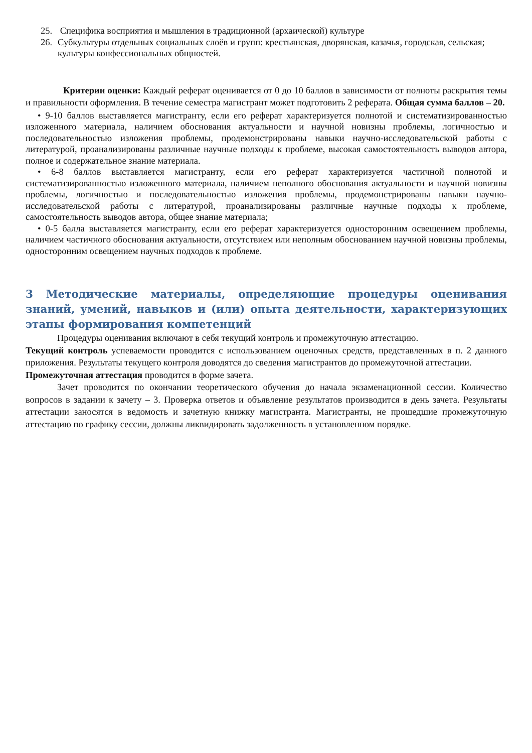25. Специфика восприятия и мышления в традиционной (архаической) культуре
26. Субкультуры отдельных социальных слоёв и групп: крестьянская, дворянская, казачья, городская, сельская; культуры конфессиональных общностей.
Критерии оценки: Каждый реферат оценивается от 0 до 10 баллов в зависимости от полноты раскрытия темы и правильности оформления. В течение семестра магистрант может подготовить 2 реферата. Общая сумма баллов – 20.
• 9-10 баллов выставляется магистранту, если его реферат характеризуется полнотой и систематизированностью изложенного материала, наличием обоснования актуальности и научной новизны проблемы, логичностью и последовательностью изложения проблемы, продемонстрированы навыки научно-исследовательской работы с литературой, проанализированы различные научные подходы к проблеме, высокая самостоятельность выводов автора, полное и содержательное знание материала.
• 6-8 баллов выставляется магистранту, если его реферат характеризуется частичной полнотой и систематизированностью изложенного материала, наличием неполного обоснования актуальности и научной новизны проблемы, логичностью и последовательностью изложения проблемы, продемонстрированы навыки научно-исследовательской работы с литературой, проанализированы различные научные подходы к проблеме, самостоятельность выводов автора, общее знание материала;
• 0-5 балла выставляется магистранту, если его реферат характеризуется односторонним освещением проблемы, наличием частичного обоснования актуальности, отсутствием или неполным обоснованием научной новизны проблемы, односторонним освещением научных подходов к проблеме.
3 Методические материалы, определяющие процедуры оценивания знаний, умений, навыков и (или) опыта деятельности, характеризующих этапы формирования компетенций
Процедуры оценивания включают в себя текущий контроль и промежуточную аттестацию.
Текущий контроль успеваемости проводится с использованием оценочных средств, представленных в п. 2 данного приложения. Результаты текущего контроля доводятся до сведения магистрантов до промежуточной аттестации.
Промежуточная аттестация проводится в форме зачета.
Зачет проводится по окончании теоретического обучения до начала экзаменационной сессии. Количество вопросов в задании к зачету – 3. Проверка ответов и объявление результатов производится в день зачета. Результаты аттестации заносятся в ведомость и зачетную книжку магистранта. Магистранты, не прошедшие промежуточную аттестацию по графику сессии, должны ликвидировать задолженность в установленном порядке.